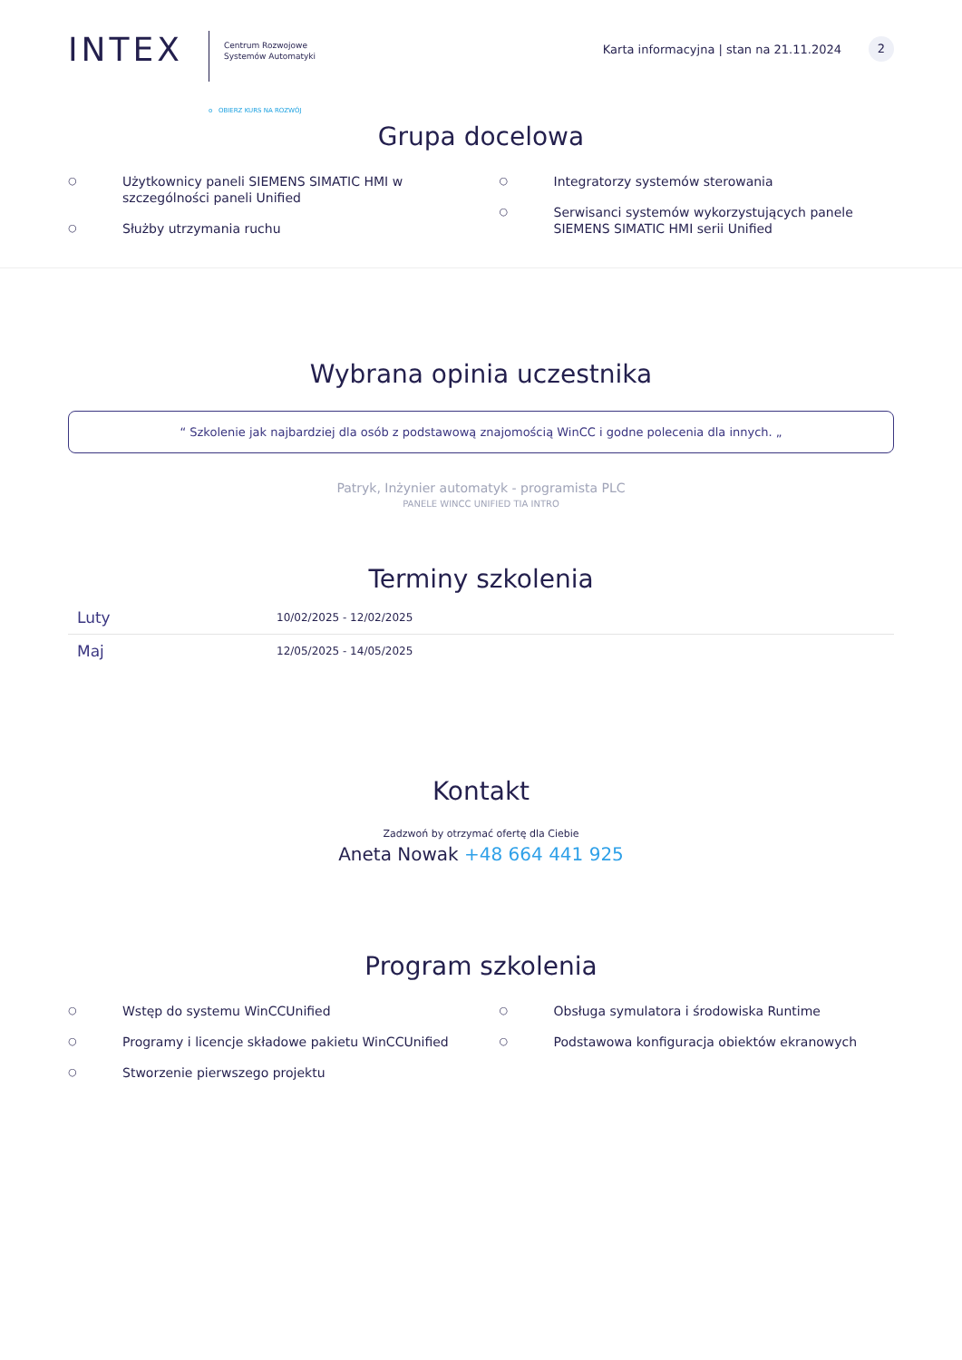INTEX
Centrum Rozwojowe
Systemów Automatyki
o OBIERZ KURS NA ROZWÓJ
Karta informacyjna | stan na 21.11.2024 2
Grupa docelowa
○ Użytkownicy paneli SIEMENS SIMATIC HMI w szczególności paneli Unified
○ Służby utrzymania ruchu
○ Integratorzy systemów sterowania
○ Serwisanci systemów wykorzystujących panele SIEMENS SIMATIC HMI serii Unified
Wybrana opinia uczestnika
“ Szkolenie jak najbardziej dla osób z podstawową znajomością WinCC i godne polecenia dla innych. „
Patryk, Inżynier automatyk - programista PLC
PANELE WINCC UNIFIED TIA INTRO
Terminy szkolenia
| Luty | 10/02/2025 - 12/02/2025 |
| Maj | 12/05/2025 - 14/05/2025 |
Kontakt
Zadzwoń by otrzymać ofertę dla Ciebie
Aneta Nowak +48 664 441 925
Program szkolenia
○ Wstęp do systemu WinCCUnified
○ Programy i licencje składowe pakietu WinCCUnified
○ Stworzenie pierwszego projektu
○ Obsługa symulatora i środowiska Runtime
○ Podstawowa konfiguracja obiektów ekranowych